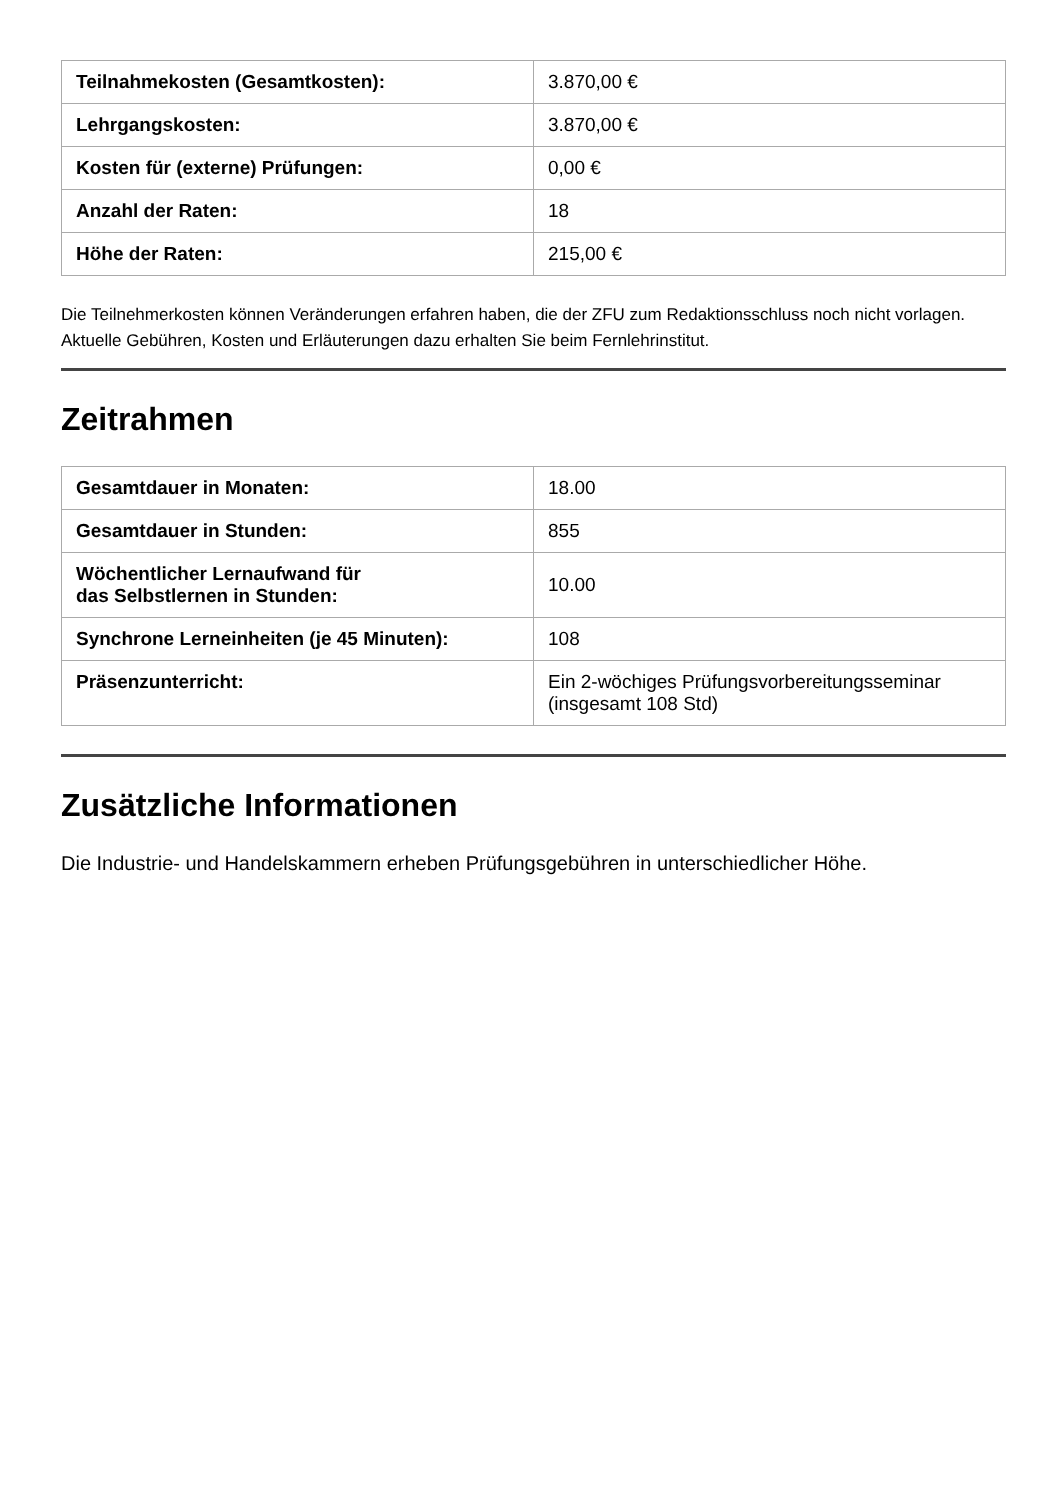| Teilnahmekosten (Gesamtkosten): | 3.870,00 € |
| Lehrgangskosten: | 3.870,00 € |
| Kosten für (externe) Prüfungen: | 0,00 € |
| Anzahl der Raten: | 18 |
| Höhe der Raten: | 215,00 € |
Die Teilnehmerkosten können Veränderungen erfahren haben, die der ZFU zum Redaktionsschluss noch nicht vorlagen. Aktuelle Gebühren, Kosten und Erläuterungen dazu erhalten Sie beim Fernlehrinstitut.
Zeitrahmen
| Gesamtdauer in Monaten: | 18.00 |
| Gesamtdauer in Stunden: | 855 |
| Wöchentlicher Lernaufwand für das Selbstlernen in Stunden: | 10.00 |
| Synchrone Lerneinheiten (je 45 Minuten): | 108 |
| Präsenzunterricht: | Ein 2-wöchiges Prüfungsvorbereitungsseminar (insgesamt 108 Std) |
Zusätzliche Informationen
Die Industrie- und Handelskammern erheben Prüfungsgebühren in unterschiedlicher Höhe.